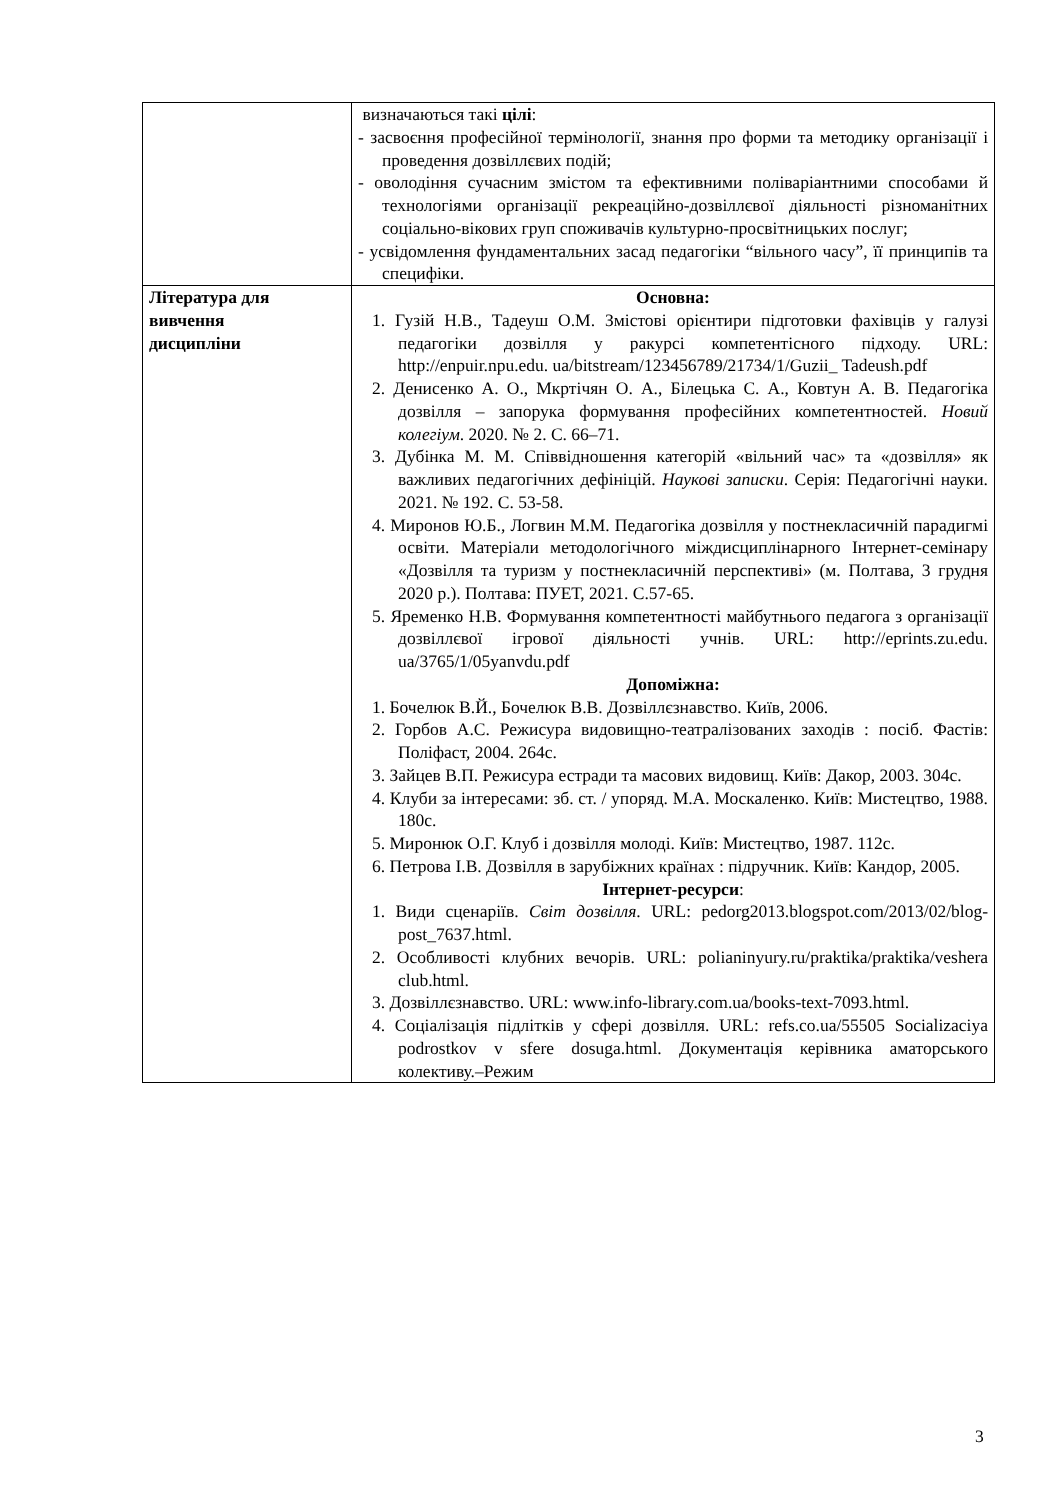| | визначаються такі цілі : - засвоєння професійної термінології, знання про форми та методику організації і проведення дозвіллєвих подій; - оволодіння сучасним змістом та ефективними поліваріантними способами й технологіями організації рекреаційно-дозвіллєвої діяльності різноманітних соціально-вікових груп споживачів культурно-просвітницьких послуг; - усвідомлення фундаментальних засад педагогіки “вільного часу”, її принципів та специфіки. |
| Література для вивчення дисципліни | Основна: 1. Гузій Н.В., Тадеуш О.М. Змістові орієнтири підготовки фахівців у галузі педагогіки дозвілля у ракурсі компетентісного підходу. URL: http://enpuir.npu.edu. ua/bitstream/123456789/21734/1/Guzii_ Tadeush.pdf 2. Денисенко А. О., Мкртічян О. А., Білецька С. А., Ковтун А. В. Педагогіка дозвілля – запорука формування професійних компетентностей. Новий колегіум . 2020. № 2. С. 66–71. 3. Дубінка М. М. Співвідношення категорій «вільний час» та «дозвілля» як важливих педагогічних дефініцій. Наукові записки . Серія: Педагогічні науки. 2021. № 192. С. 53-58. 4. Миронов Ю.Б., Логвин М.М. Педагогіка дозвілля у постнекласичній парадигмі освіти. Матеріали методологічного міждисциплінарного Інтернет-семінару «Дозвілля та туризм у постнекласичній перспективі» (м. Полтава, 3 грудня 2020 р.). Полтава: ПУЕТ, 2021. С.57-65. 5. Яременко Н.В. Формування компетентності майбутнього педагога з організації дозвіллєвої ігрової діяльності учнів. URL: http://eprints.zu.edu. ua/3765/1/05yanvdu.pdf Допоміжна: 1. Бочелюк В.Й., Бочелюк В.В. Дозвіллєзнавство. Київ, 2006. 2. Горбов А.С. Режисура видовищно-театралізованих заходів : посіб. Фастів: Поліфаст, 2004. 264с. 3. Зайцев В.П. Режисура естради та масових видовищ. Київ: Дакор, 2003. 304с. 4. Клуби за інтересами: зб. ст. / упоряд. М.А. Москаленко. Київ: Мистецтво, 1988. 180с. 5. Миронюк О.Г. Клуб і дозвілля молоді. Київ: Мистецтво, 1987. 112с. 6. Петрова І.В. Дозвілля в зарубіжних країнах : підручник. Київ: Кандор, 2005. Інтернет-ресурси : 1. Види сценаріїв. Світ дозвілля . URL: pedorg2013.blogspot.com/2013/02/blog-post_7637.html. 2. Особливості клубних вечорів. URL: polianinyury.ru/praktika/praktika/veshera club.html. 3. Дозвіллєзнавство. URL: www.info-library.com.ua/books-text-7093.html. 4. Соціалізація підлітків у сфері дозвілля. URL: refs.co.ua/55505 Socializaciya podrostkov v sfere dosuga.html. Документація керівника аматорського колективу.–Режим |
3